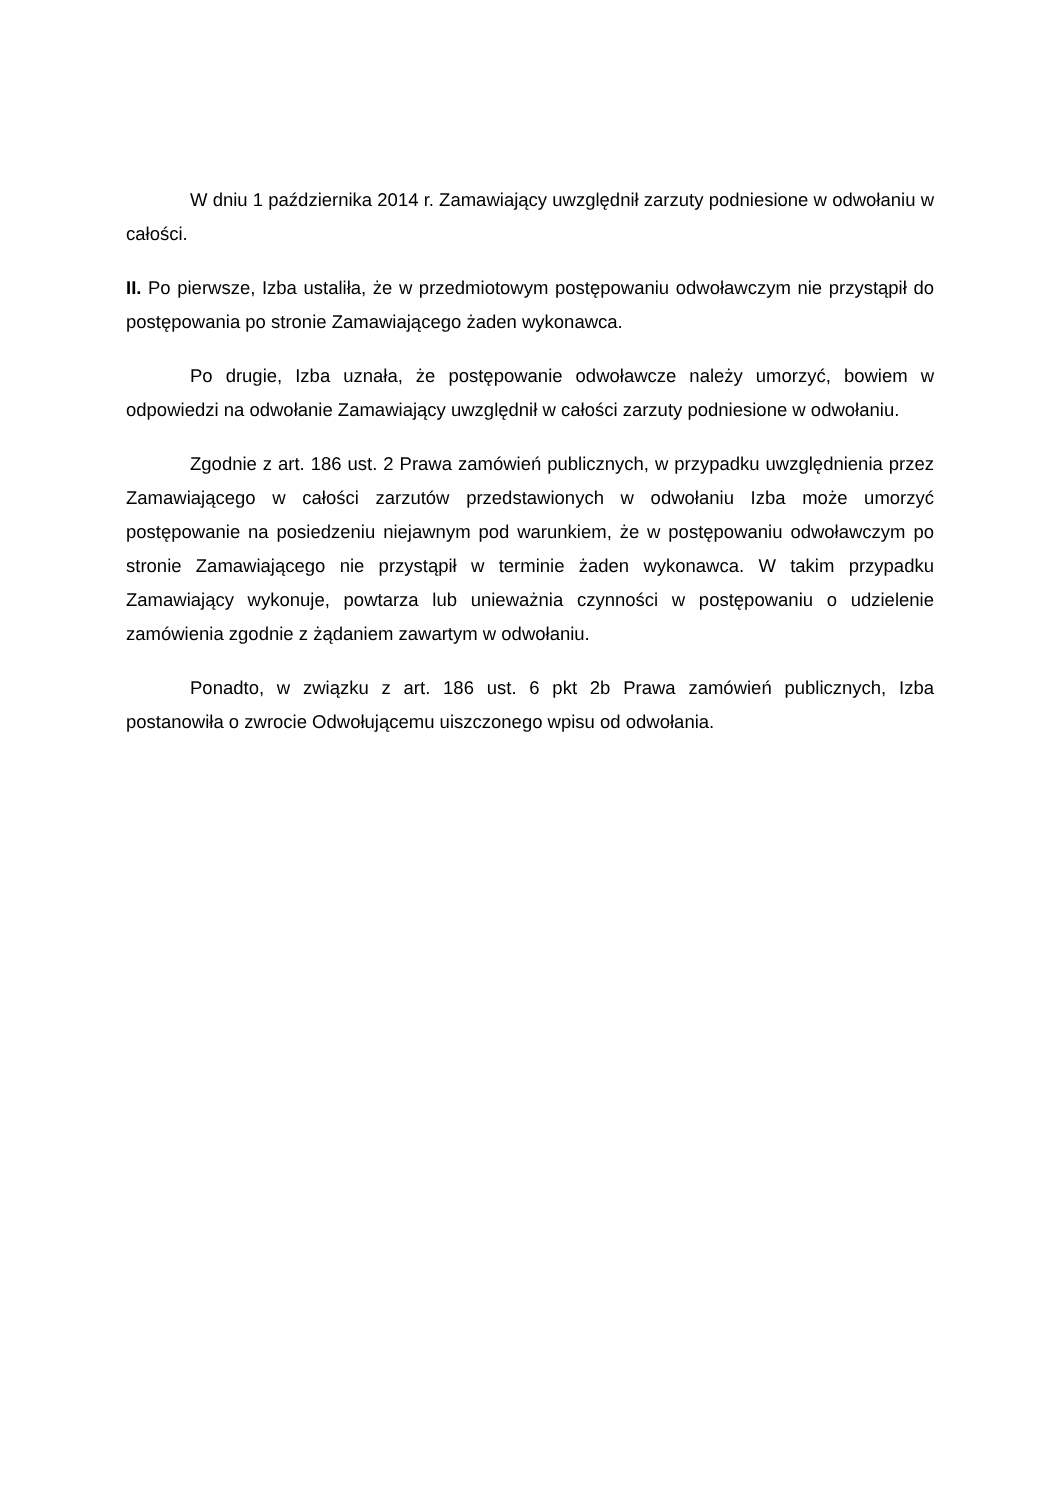W dniu 1 października 2014 r. Zamawiający uwzględnił zarzuty podniesione w odwołaniu w całości.
II. Po pierwsze, Izba ustaliła, że w przedmiotowym postępowaniu odwoławczym nie przystąpił do postępowania po stronie Zamawiającego żaden wykonawca.
Po drugie, Izba uznała, że postępowanie odwoławcze należy umorzyć, bowiem w odpowiedzi na odwołanie Zamawiający uwzględnił w całości zarzuty podniesione w odwołaniu.
Zgodnie z art. 186 ust. 2 Prawa zamówień publicznych, w przypadku uwzględnienia przez Zamawiającego w całości zarzutów przedstawionych w odwołaniu Izba może umorzyć postępowanie na posiedzeniu niejawnym pod warunkiem, że w postępowaniu odwoławczym po stronie Zamawiającego nie przystąpił w terminie żaden wykonawca. W takim przypadku Zamawiający wykonuje, powtarza lub unieważnia czynności w postępowaniu o udzielenie zamówienia zgodnie z żądaniem zawartym w odwołaniu.
Ponadto, w związku z art. 186 ust. 6 pkt 2b Prawa zamówień publicznych, Izba postanowiła o zwrocie Odwołującemu uiszczonego wpisu od odwołania.